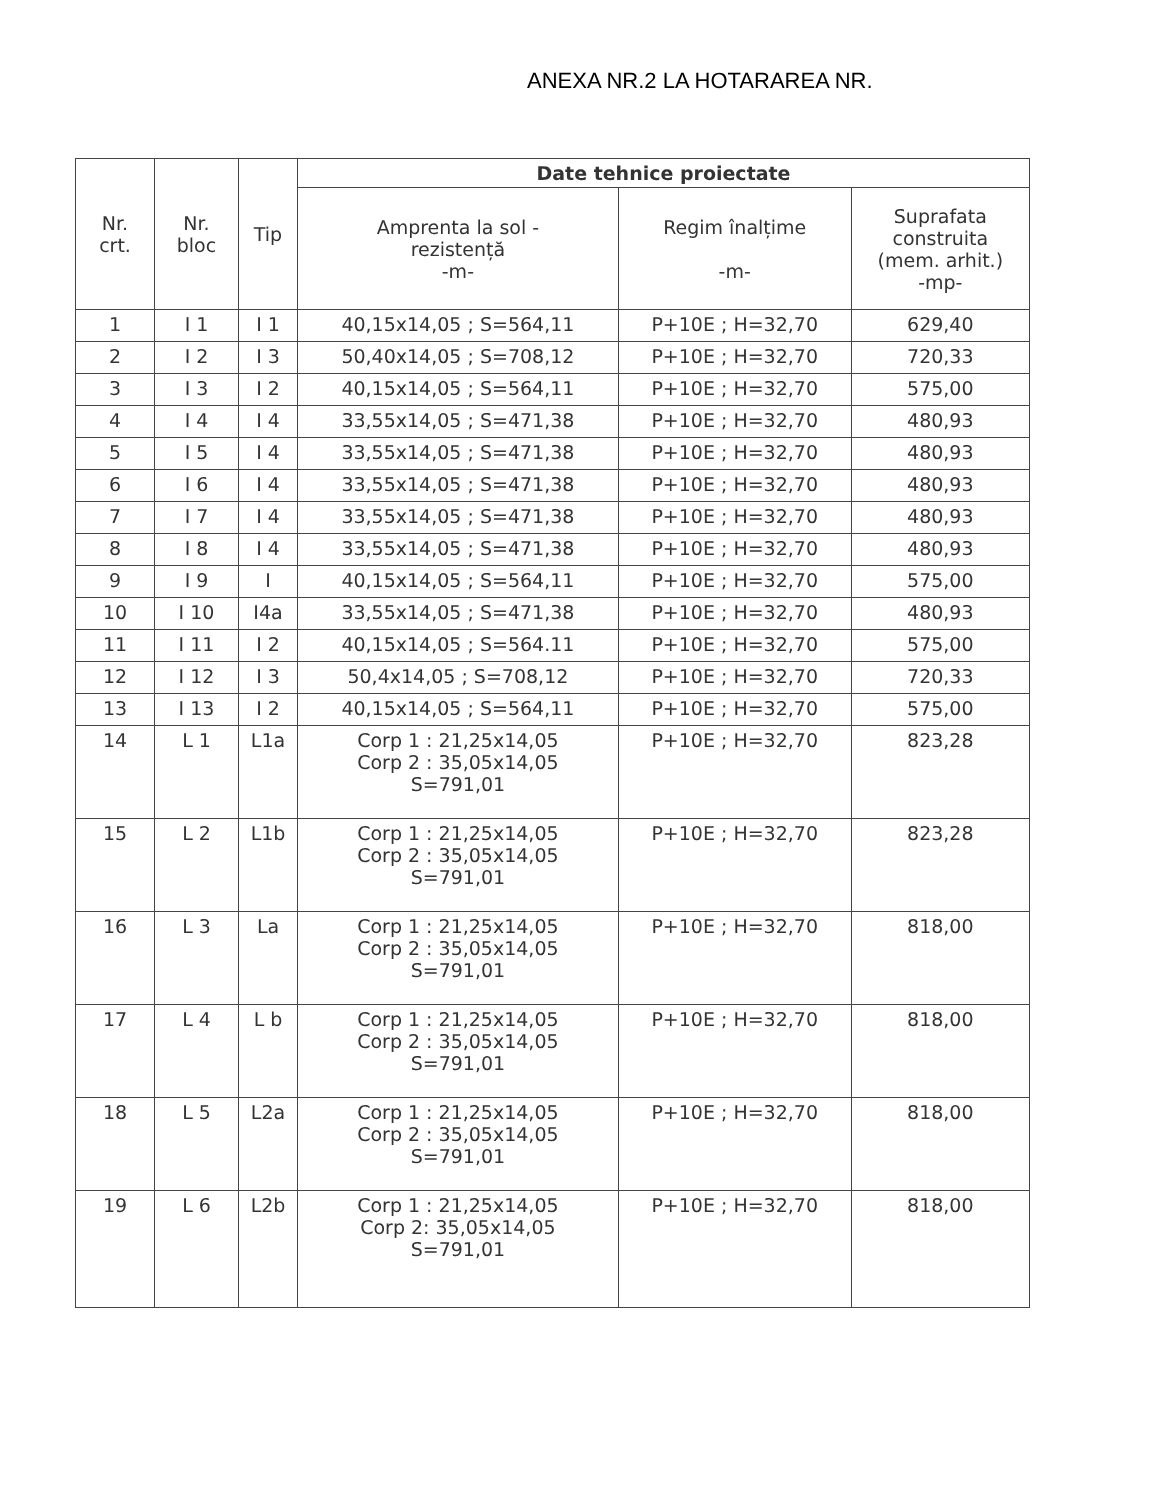ANEXA NR.2 LA HOTARAREA NR.
| Nr. crt. | Nr. bloc | Tip | Date tehnice proiectate | | |
| --- | --- | --- | --- | --- | --- |
| | | | Amprenta la sol - rezistență -m- | Regim înalțime -m- | Suprafata construita (mem. arhit.) -mp- |
| 1 | I 1 | I 1 | 40,15x14,05 ; S=564,11 | P+10E ; H=32,70 | 629,40 |
| 2 | I 2 | I 3 | 50,40x14,05 ; S=708,12 | P+10E ; H=32,70 | 720,33 |
| 3 | I 3 | I 2 | 40,15x14,05 ; S=564,11 | P+10E ; H=32,70 | 575,00 |
| 4 | I 4 | I 4 | 33,55x14,05 ; S=471,38 | P+10E ; H=32,70 | 480,93 |
| 5 | I 5 | I 4 | 33,55x14,05 ; S=471,38 | P+10E ; H=32,70 | 480,93 |
| 6 | I 6 | I 4 | 33,55x14,05 ; S=471,38 | P+10E ; H=32,70 | 480,93 |
| 7 | I 7 | I 4 | 33,55x14,05 ; S=471,38 | P+10E ; H=32,70 | 480,93 |
| 8 | I 8 | I 4 | 33,55x14,05 ; S=471,38 | P+10E ; H=32,70 | 480,93 |
| 9 | I 9 | I | 40,15x14,05 ; S=564,11 | P+10E ; H=32,70 | 575,00 |
| 10 | I 10 | I4a | 33,55x14,05 ; S=471,38 | P+10E ; H=32,70 | 480,93 |
| 11 | I 11 | I 2 | 40,15x14,05 ; S=564.11 | P+10E ; H=32,70 | 575,00 |
| 12 | I 12 | I 3 | 50,4x14,05 ; S=708,12 | P+10E ; H=32,70 | 720,33 |
| 13 | I 13 | I 2 | 40,15x14,05 ; S=564,11 | P+10E ; H=32,70 | 575,00 |
| 14 | L 1 | L1a | Corp 1 : 21,25x14,05 Corp 2 : 35,05x14,05 S=791,01 | P+10E ; H=32,70 | 823,28 |
| 15 | L 2 | L1b | Corp 1 : 21,25x14,05 Corp 2 : 35,05x14,05 S=791,01 | P+10E ; H=32,70 | 823,28 |
| 16 | L 3 | La | Corp 1 : 21,25x14,05 Corp 2 : 35,05x14,05 S=791,01 | P+10E ; H=32,70 | 818,00 |
| 17 | L 4 | L b | Corp 1 : 21,25x14,05 Corp 2 : 35,05x14,05 S=791,01 | P+10E ; H=32,70 | 818,00 |
| 18 | L 5 | L2a | Corp 1 : 21,25x14,05 Corp 2 : 35,05x14,05 S=791,01 | P+10E ; H=32,70 | 818,00 |
| 19 | L 6 | L2b | Corp 1 : 21,25x14,05 Corp 2: 35,05x14,05 S=791,01 | P+10E ; H=32,70 | 818,00 |